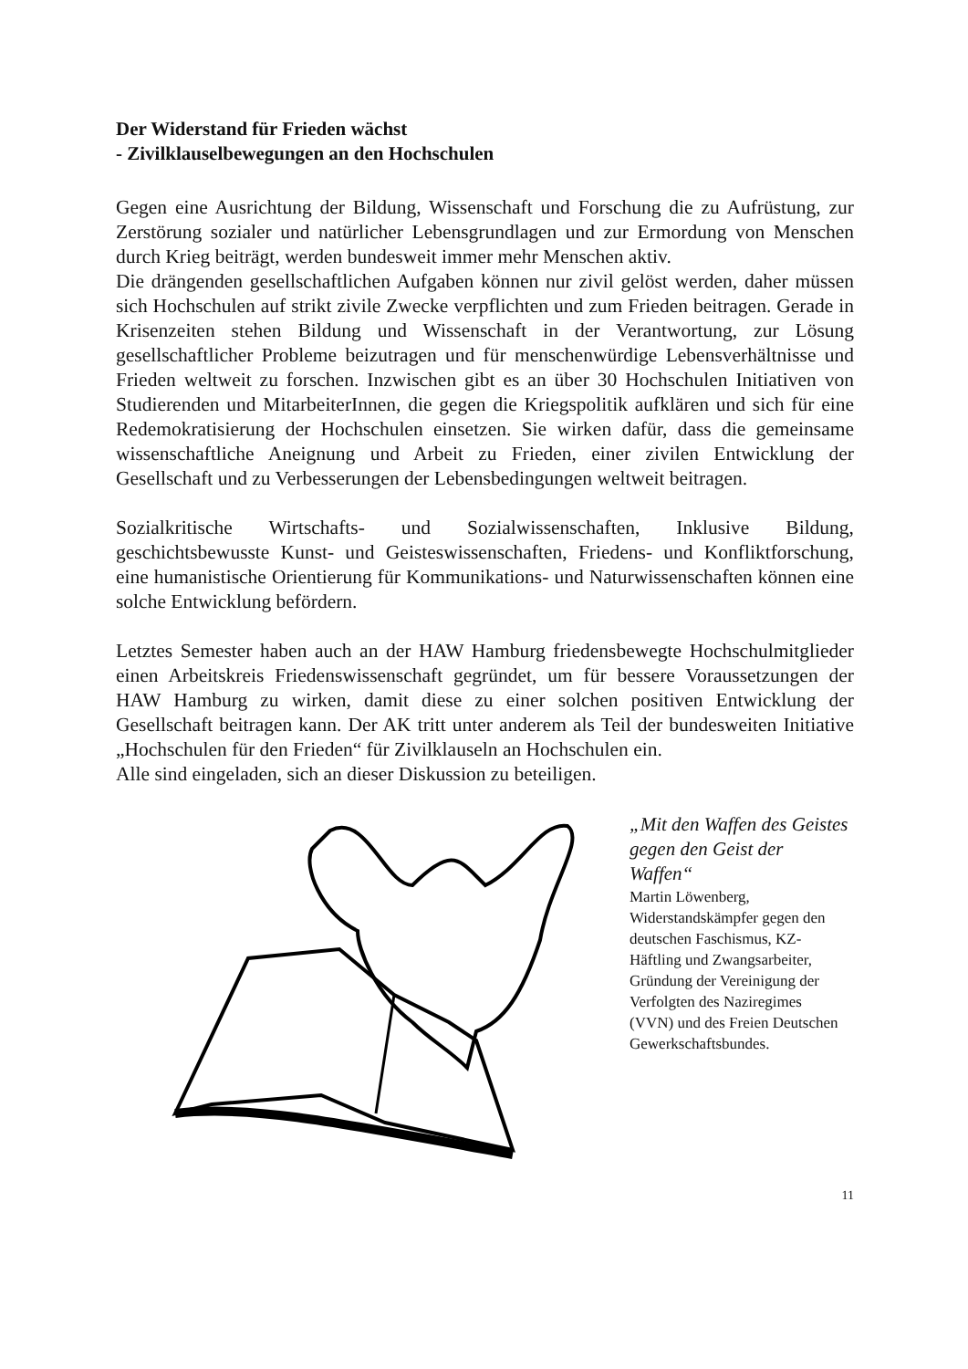Der Widerstand für Frieden wächst
- Zivilklauselbewegungen an den Hochschulen
Gegen eine Ausrichtung der Bildung, Wissenschaft und Forschung die zu Aufrüstung, zur Zerstörung sozialer und natürlicher Lebensgrundlagen und zur Ermordung von Menschen durch Krieg beiträgt, werden bundesweit immer mehr Menschen aktiv.
Die drängenden gesellschaftlichen Aufgaben können nur zivil gelöst werden, daher müssen sich Hochschulen auf strikt zivile Zwecke verpflichten und zum Frieden beitragen. Gerade in Krisenzeiten stehen Bildung und Wissenschaft in der Verantwortung, zur Lösung gesellschaftlicher Probleme beizutragen und für menschenwürdige Lebensverhältnisse und Frieden weltweit zu forschen. Inzwischen gibt es an über 30 Hochschulen Initiativen von Studierenden und MitarbeiterInnen, die gegen die Kriegspolitik aufklären und sich für eine Redemokratisierung der Hochschulen einsetzen. Sie wirken dafür, dass die gemeinsame wissenschaftliche Aneignung und Arbeit zu Frieden, einer zivilen Entwicklung der Gesellschaft und zu Verbesserungen der Lebensbedingungen weltweit beitragen.
Sozialkritische Wirtschafts- und Sozialwissenschaften, Inklusive Bildung, geschichtsbewusste Kunst- und Geisteswissenschaften, Friedens- und Konfliktforschung, eine humanistische Orientierung für Kommunikations- und Naturwissenschaften können eine solche Entwicklung befördern.
Letztes Semester haben auch an der HAW Hamburg friedensbewegte Hochschulmitglieder einen Arbeitskreis Friedenswissenschaft gegründet, um für bessere Voraussetzungen der HAW Hamburg zu wirken, damit diese zu einer solchen positiven Entwicklung der Gesellschaft beitragen kann. Der AK tritt unter anderem als Teil der bundesweiten Initiative „Hochschulen für den Frieden“ für Zivilklauseln an Hochschulen ein.
Alle sind eingeladen, sich an dieser Diskussion zu beteiligen.
„Mit den Waffen des Geistes gegen den Geist der Waffen“
Martin Löwenberg, Widerstandskämpfer gegen den deutschen Faschismus, KZ-Häftling und Zwangsarbeiter, Gründung der Vereinigung der Verfolgten des Naziregimes (VVN) und des Freien Deutschen Gewerkschaftsbundes.
11